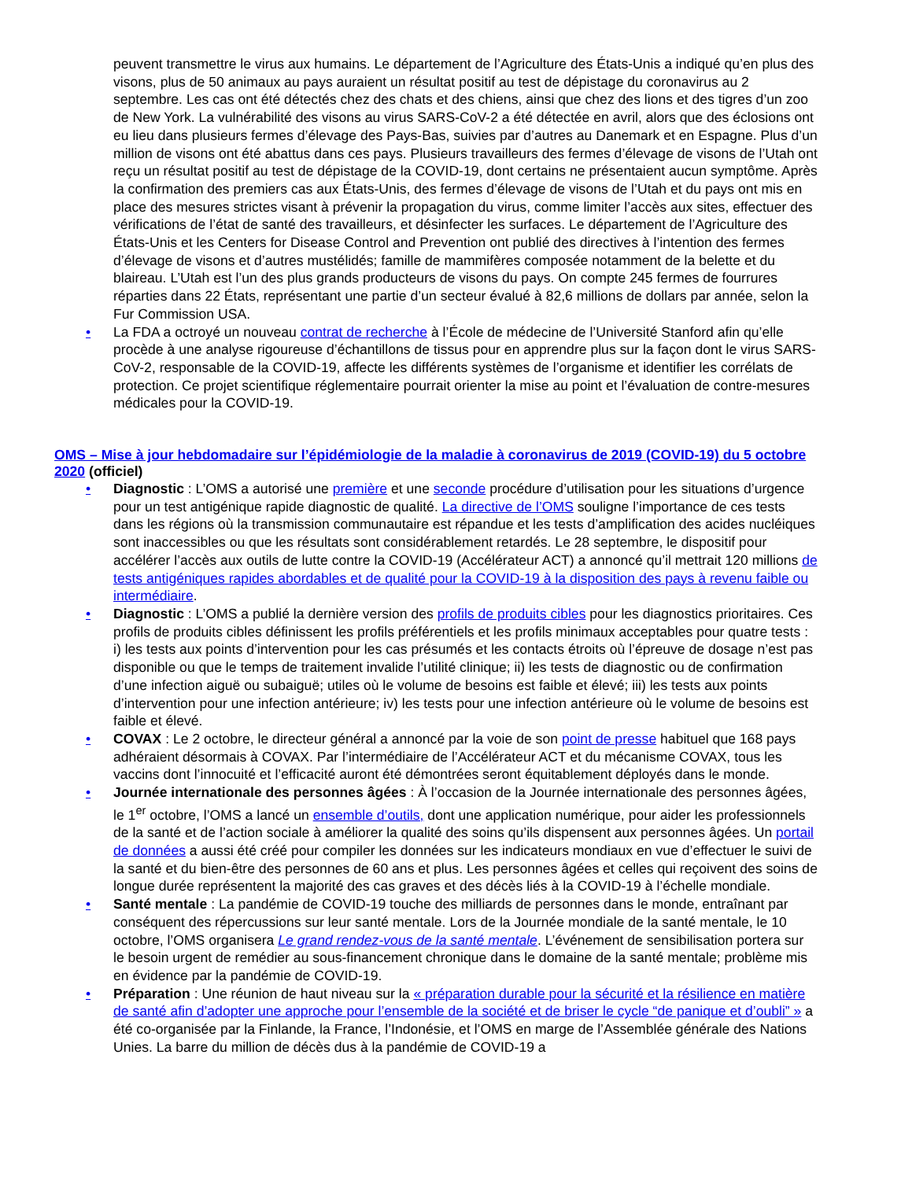peuvent transmettre le virus aux humains. Le département de l’Agriculture des États-Unis a indiqué qu’en plus des visons, plus de 50 animaux au pays auraient un résultat positif au test de dépistage du coronavirus au 2 septembre. Les cas ont été détectés chez des chats et des chiens, ainsi que chez des lions et des tigres d’un zoo de New York. La vulnérabilité des visons au virus SARS-CoV-2 a été détectée en avril, alors que des éclosions ont eu lieu dans plusieurs fermes d’élevage des Pays-Bas, suivies par d’autres au Danemark et en Espagne. Plus d’un million de visons ont été abattus dans ces pays. Plusieurs travailleurs des fermes d’élevage de visons de l’Utah ont reçu un résultat positif au test de dépistage de la COVID-19, dont certains ne présentaient aucun symptôme. Après la confirmation des premiers cas aux États-Unis, des fermes d’élevage de visons de l’Utah et du pays ont mis en place des mesures strictes visant à prévenir la propagation du virus, comme limiter l’accès aux sites, effectuer des vérifications de l’état de santé des travailleurs, et désinfecter les surfaces. Le département de l’Agriculture des États-Unis et les Centers for Disease Control and Prevention ont publié des directives à l’intention des fermes d’élevage de visons et d’autres mustélidés; famille de mammifères composée notamment de la belette et du blaireau. L’Utah est l’un des plus grands producteurs de visons du pays. On compte 245 fermes de fourrures réparties dans 22 États, représentant une partie d’un secteur évalué à 82,6 millions de dollars par année, selon la Fur Commission USA.
• La FDA a octroyé un nouveau contrat de recherche à l’École de médecine de l’Université Stanford afin qu’elle procède à une analyse rigoureuse d’échantillons de tissus pour en apprendre plus sur la façon dont le virus SARS-CoV-2, responsable de la COVID-19, affecte les différents systèmes de l’organisme et identifier les corrélats de protection. Ce projet scientifique réglementaire pourrait orienter la mise au point et l’évaluation de contre-mesures médicales pour la COVID-19.
OMS – Mise à jour hebdomadaire sur l’épidémiologie de la maladie à coronavirus de 2019 (COVID-19) du 5 octobre 2020 (officiel)
• Diagnostic : L’OMS a autorisé une première et une seconde procédure d’utilisation pour les situations d’urgence pour un test antigénique rapide diagnostic de qualité. La directive de l’OMS souligne l’importance de ces tests dans les régions où la transmission communautaire est répandue et les tests d’amplification des acides nucléiques sont inaccessibles ou que les résultats sont considérablement retardés. Le 28 septembre, le dispositif pour accélérer l’accès aux outils de lutte contre la COVID-19 (Accélérateur ACT) a annoncé qu’il mettrait 120 millions de tests antigéniques rapides abordables et de qualité pour la COVID-19 à la disposition des pays à revenu faible ou intermédiaire.
• Diagnostic : L’OMS a publié la dernière version des profils de produits cibles pour les diagnostics prioritaires. Ces profils de produits cibles définissent les profils préférentiels et les profils minimaux acceptables pour quatre tests : i) les tests aux points d’intervention pour les cas présumés et les contacts étroits où l’épreuve de dosage n’est pas disponible ou que le temps de traitement invalide l’utilité clinique; ii) les tests de diagnostic ou de confirmation d’une infection aiguë ou subaiguë; utiles où le volume de besoins est faible et élevé; iii) les tests aux points d’intervention pour une infection antérieure; iv) les tests pour une infection antérieure où le volume de besoins est faible et élevé.
• COVAX : Le 2 octobre, le directeur général a annoncé par la voie de son point de presse habituel que 168 pays adhéraient désormais à COVAX. Par l’intermédiaire de l’Accélérateur ACT et du mécanisme COVAX, tous les vaccins dont l’innocuité et l’efficacité auront été démontrées seront équitablement déployés dans le monde.
• Journée internationale des personnes âgées : À l’occasion de la Journée internationale des personnes âgées, le 1<sup>er</sup> octobre, l’OMS a lancé un ensemble d’outils, dont une application numérique, pour aider les professionnels de la santé et de l’action sociale à améliorer la qualité des soins qu’ils dispensent aux personnes âgées. Un portail de données a aussi été créé pour compiler les données sur les indicateurs mondiaux en vue d’effectuer le suivi de la santé et du bien-être des personnes de 60 ans et plus. Les personnes âgées et celles qui reçoivent des soins de longue durée représentent la majorité des cas graves et des décès liés à la COVID-19 à l’échelle mondiale.
• Santé mentale : La pandémie de COVID-19 touche des milliards de personnes dans le monde, entraînant par conséquent des répercussions sur leur santé mentale. Lors de la Journée mondiale de la santé mentale, le 10 octobre, l’OMS organisera Le grand rendez-vous de la santé mentale. L’événement de sensibilisation portera sur le besoin urgent de remédier au sous-financement chronique dans le domaine de la santé mentale; problème mis en évidence par la pandémie de COVID-19.
• Préparation : Une réunion de haut niveau sur la « préparation durable pour la sécurité et la résilience en matière de santé afin d’adopter une approche pour l’ensemble de la société et de briser le cycle “de panique et d’oubli” » a été co-organisée par la Finlande, la France, l’Indonésie, et l’OMS en marge de l’Assemblée générale des Nations Unies. La barre du million de décès dus à la pandémie de COVID-19 a